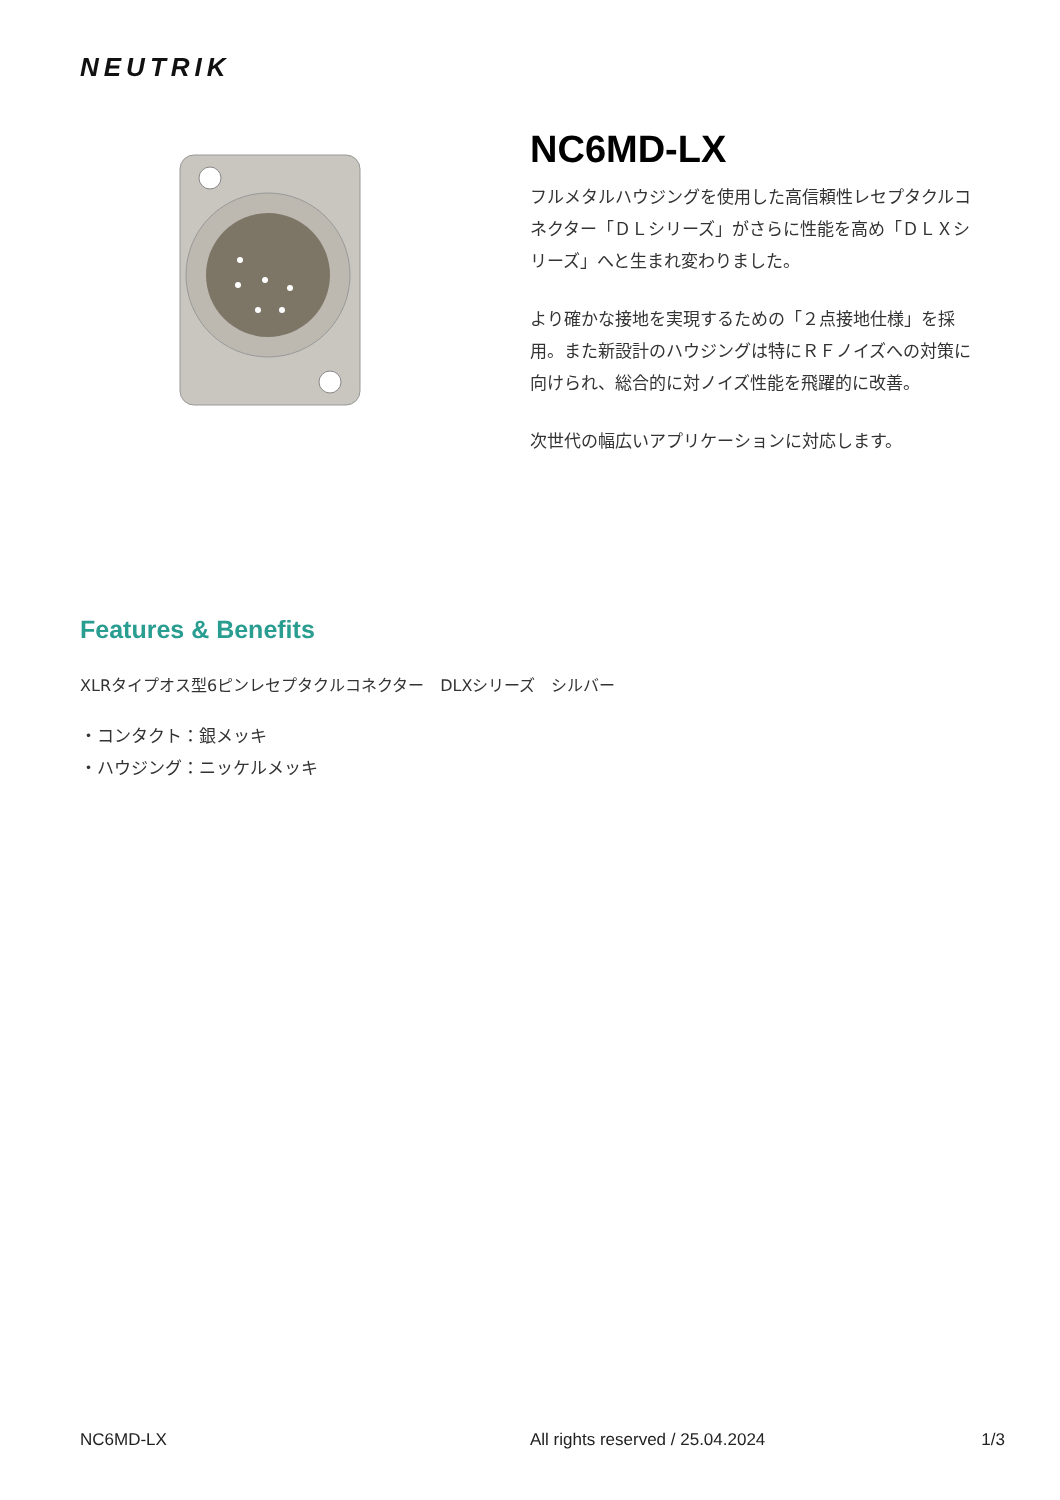NEUTRIK
NC6MD-LX
フルメタルハウジングを使用した高信頼性レセプタクルコネクター「ＤＬシリーズ」がさらに性能を高め「ＤＬＸシリーズ」へと生まれ変わりました。
より確かな接地を実現するための「２点接地仕様」を採用。また新設計のハウジングは特にＲＦノイズへの対策に向けられ、総合的に対ノイズ性能を飛躍的に改善。
次世代の幅広いアプリケーションに対応します。
Features & Benefits
XLRタイプオス型6ピンレセプタクルコネクター　DLXシリーズ　シルバー
・コンタクト：銀メッキ
・ハウジング：ニッケルメッキ
NC6MD-LX All rights reserved / 25.04.2024 1/3